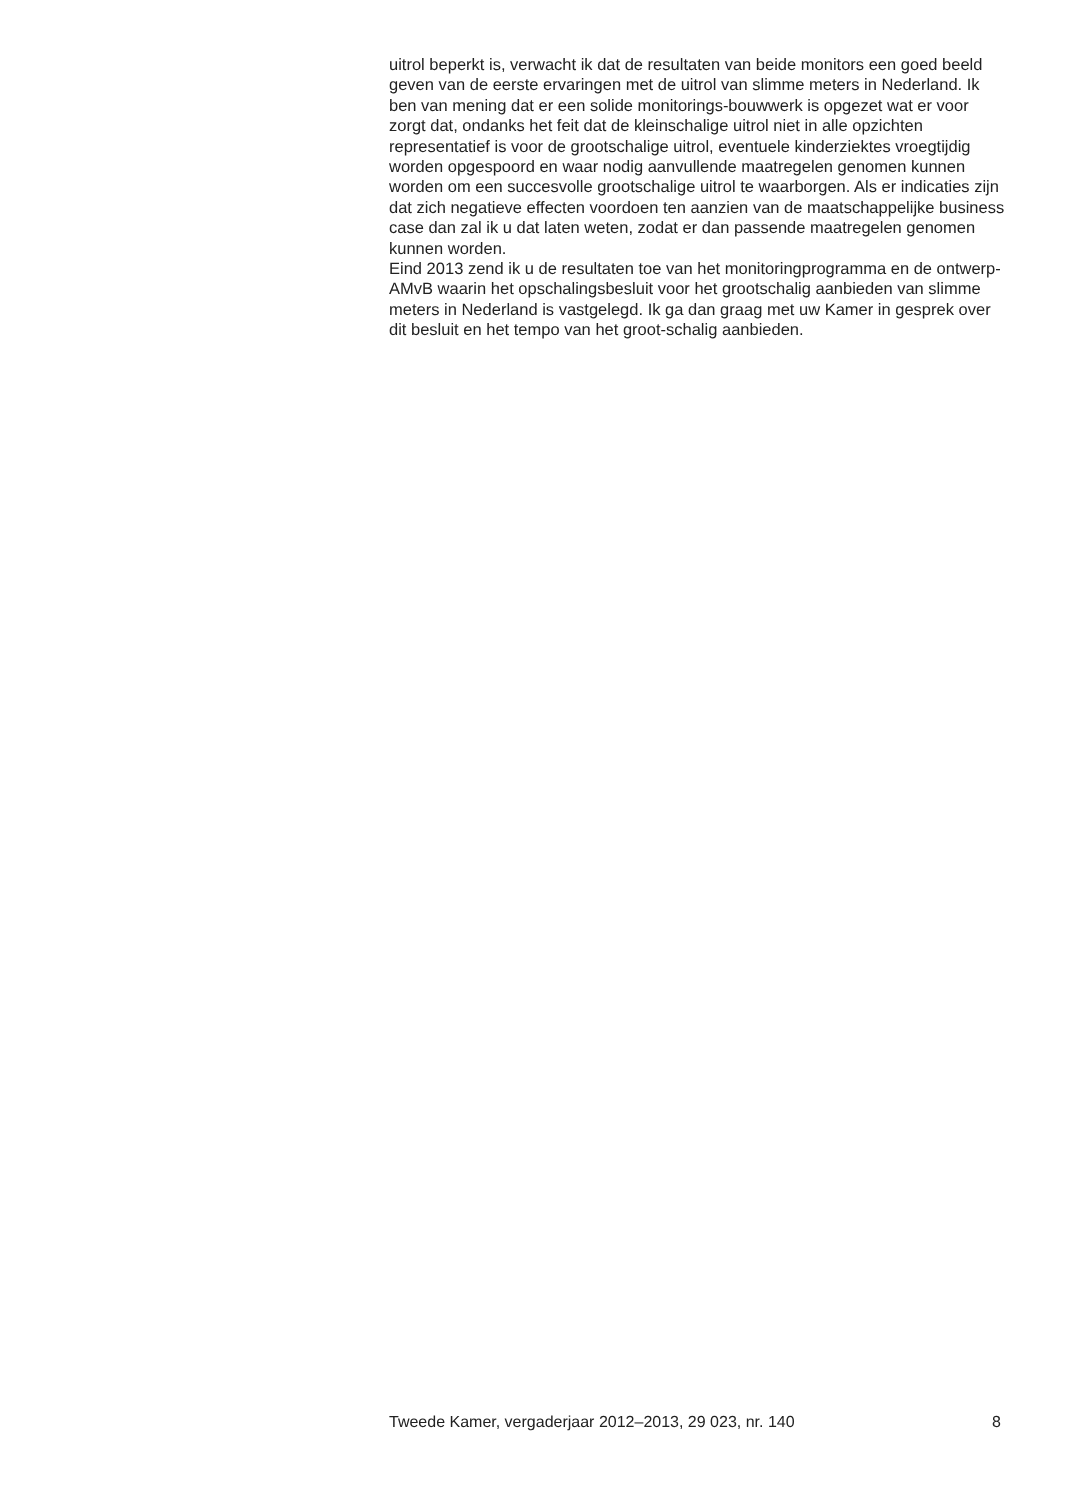uitrol beperkt is, verwacht ik dat de resultaten van beide monitors een goed beeld geven van de eerste ervaringen met de uitrol van slimme meters in Nederland. Ik ben van mening dat er een solide monitorings-bouwwerk is opgezet wat er voor zorgt dat, ondanks het feit dat de kleinschalige uitrol niet in alle opzichten representatief is voor de grootschalige uitrol, eventuele kinderziektes vroegtijdig worden opgespoord en waar nodig aanvullende maatregelen genomen kunnen worden om een succesvolle grootschalige uitrol te waarborgen. Als er indicaties zijn dat zich negatieve effecten voordoen ten aanzien van de maatschappelijke business case dan zal ik u dat laten weten, zodat er dan passende maatregelen genomen kunnen worden.
Eind 2013 zend ik u de resultaten toe van het monitoringprogramma en de ontwerp-AMvB waarin het opschalingsbesluit voor het grootschalig aanbieden van slimme meters in Nederland is vastgelegd. Ik ga dan graag met uw Kamer in gesprek over dit besluit en het tempo van het groot-schalig aanbieden.
Tweede Kamer, vergaderjaar 2012–2013, 29 023, nr. 140 8